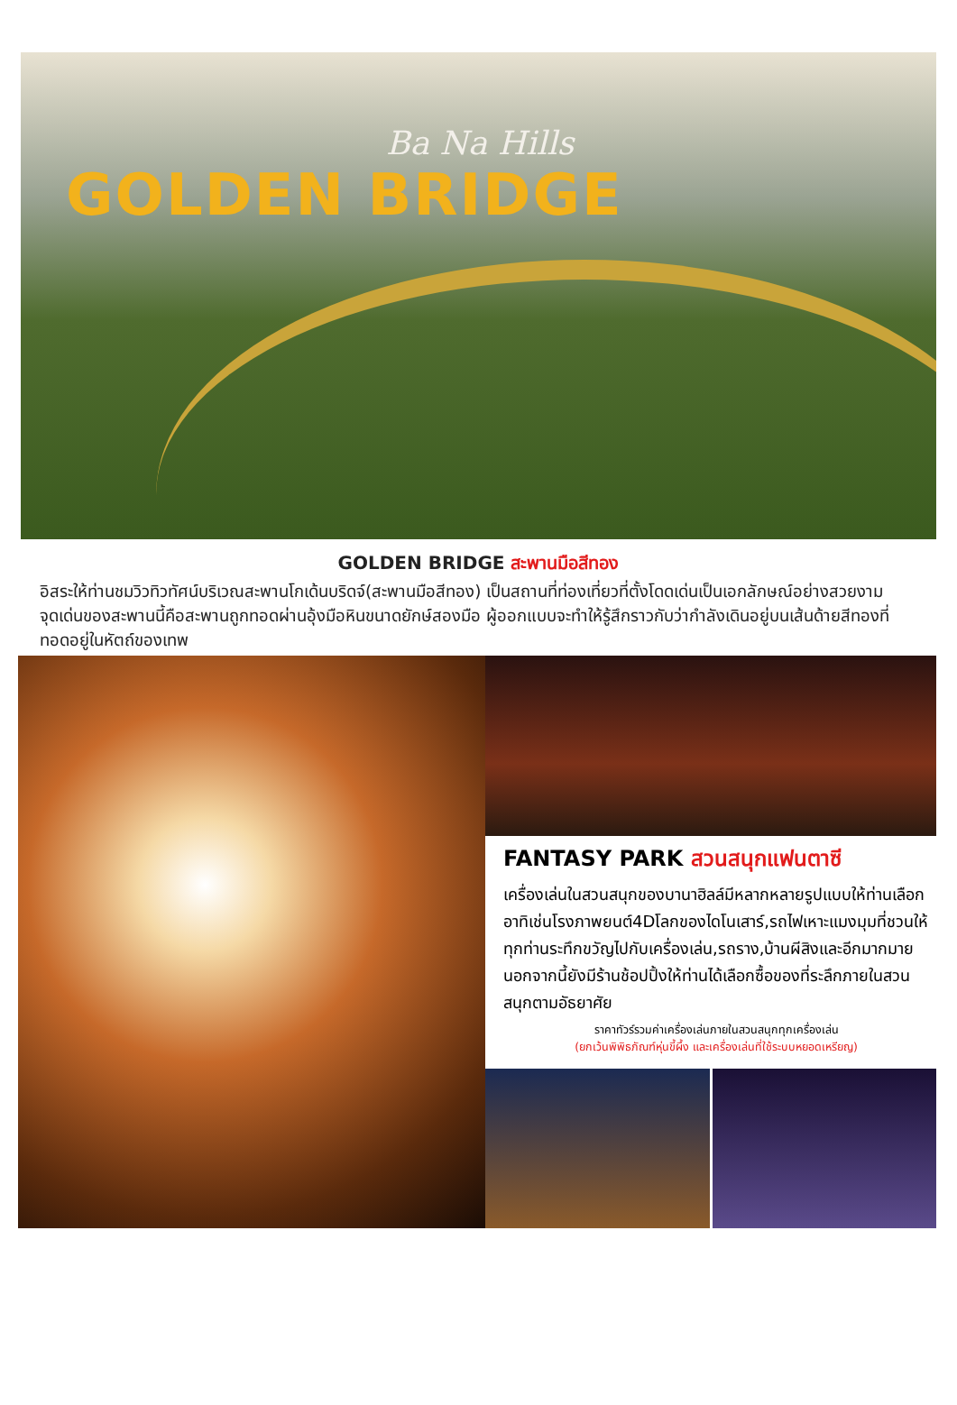Ba Na Hills
GOLDEN BRIDGE
GOLDEN BRIDGE สะพานมือสีทอง
อิสระให้ท่านชมวิวทิวทัศน์บริเวณสะพานโกเด้นบริดจ์(สะพานมือสีทอง) เป็นสถานที่ท่องเที่ยวที่ตั้งโดดเด่นเป็นเอกลักษณ์อย่างสวยงาม จุดเด่นของสะพานนี้คือสะพานถูกทอดผ่านอุ้งมือหินขนาดยักษ์สองมือ ผู้ออกแบบจะทำให้รู้สึกราวกับว่ากำลังเดินอยู่บนเส้นด้ายสีทองที่ทอดอยู่ในหัตถ์ของเทพ
FANTASY PARK สวนสนุกแฟนตาซี
เครื่องเล่นในสวนสนุกของบานาฮิลล์มีหลากหลายรูปแบบให้ท่านเลือกอาทิเช่นโรงภาพยนต์4Dโลกของไดโนเสาร์,รถไฟเหาะแมงมุมที่ชวนให้ทุกท่านระทึกขวัญไปกับเครื่องเล่น,รถราง,บ้านผีสิงและอีกมากมายนอกจากนี้ยังมีร้านช้อปปิ้งให้ท่านได้เลือกซื้อของที่ระลึกภายในสวนสนุกตามอัธยาศัย
ราคาทัวร์รวมค่าเครื่องเล่นภายในสวนสนุกทุกเครื่องเล่น
(ยกเว้นพิพิธภัณฑ์หุ่นขี้ผึ้ง และเครื่องเล่นที่ใช้ระบบหยอดเหรียญ)